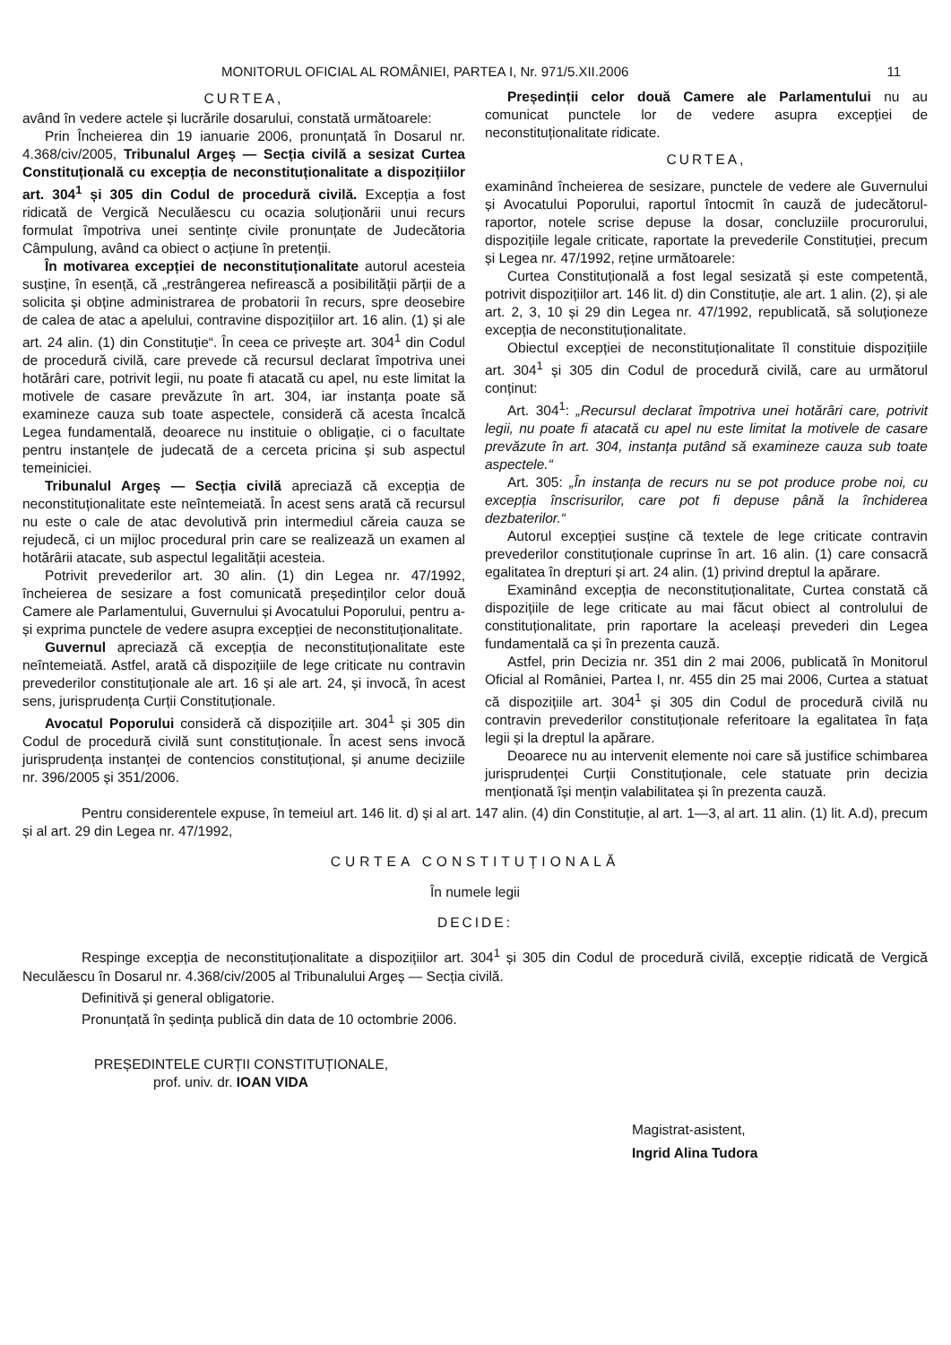MONITORUL OFICIAL AL ROMÂNIEI, PARTEA I, Nr. 971/5.XII.2006 11
CURTEA,
având în vedere actele și lucrările dosarului, constată următoarele:
Prin Încheierea din 19 ianuarie 2006, pronunțată în Dosarul nr. 4.368/civ/2005, Tribunalul Argeș — Secția civilă a sesizat Curtea Constituțională cu excepția de neconstituționalitate a dispozițiilor art. 304<sup>1</sup> și 305 din Codul de procedură civilă. Excepția a fost ridicată de Vergică Neculăescu cu ocazia soluționării unui recurs formulat împotriva unei sentințe civile pronunțate de Judecătoria Câmpulung, având ca obiect o acțiune în pretenții.
În motivarea excepției de neconstituționalitate autorul acesteia susține, în esență, că „restrângerea nefirească a posibilității părții de a solicita și obține administrarea de probatorii în recurs, spre deosebire de calea de atac a apelului, contravine dispozițiilor art. 16 alin. (1) și ale art. 24 alin. (1) din Constituție“. În ceea ce privește art. 304<sup>1</sup> din Codul de procedură civilă, care prevede că recursul declarat împotriva unei hotărâri care, potrivit legii, nu poate fi atacată cu apel, nu este limitat la motivele de casare prevăzute în art. 304, iar instanța poate să examineze cauza sub toate aspectele, consideră că acesta încalcă Legea fundamentală, deoarece nu instituie o obligație, ci o facultate pentru instanțele de judecată de a cerceta pricina și sub aspectul temeiniciei.
Tribunalul Argeș — Secția civilă apreciază că excepția de neconstituționalitate este neîntemeiată. În acest sens arată că recursul nu este o cale de atac devolutivă prin intermediul căreia cauza se rejudecă, ci un mijloc procedural prin care se realizează un examen al hotărârii atacate, sub aspectul legalității acesteia.
Potrivit prevederilor art. 30 alin. (1) din Legea nr. 47/1992, încheierea de sesizare a fost comunicată președinților celor două Camere ale Parlamentului, Guvernului și Avocatului Poporului, pentru a-și exprima punctele de vedere asupra excepției de neconstituționalitate.
Guvernul apreciază că excepția de neconstituționalitate este neîntemeiată. Astfel, arată că dispozițiile de lege criticate nu contravin prevederilor constituționale ale art. 16 și ale art. 24, și invocă, în acest sens, jurisprudența Curții Constituționale.
Avocatul Poporului consideră că dispozițiile art. 304<sup>1</sup> și 305 din Codul de procedură civilă sunt constituționale. În acest sens invocă jurisprudența instanței de contencios constituțional, și anume deciziile nr. 396/2005 și 351/2006.
Președinții celor două Camere ale Parlamentului nu au comunicat punctele lor de vedere asupra excepției de neconstituționalitate ridicate.
CURTEA,
examinând încheierea de sesizare, punctele de vedere ale Guvernului și Avocatului Poporului, raportul întocmit în cauză de judecătorul-raportor, notele scrise depuse la dosar, concluziile procurorului, dispozițiile legale criticate, raportate la prevederile Constituției, precum și Legea nr. 47/1992, reține următoarele:
Curtea Constituțională a fost legal sesizată și este competentă, potrivit dispozițiilor art. 146 lit. d) din Constituție, ale art. 1 alin. (2), și ale art. 2, 3, 10 și 29 din Legea nr. 47/1992, republicată, să soluționeze excepția de neconstituționalitate.
Obiectul excepției de neconstituționalitate îl constituie dispozițiile art. 304<sup>1</sup> și 305 din Codul de procedură civilă, care au următorul conținut:
Art. 304<sup>1</sup>: „Recursul declarat împotriva unei hotărâri care, potrivit legii, nu poate fi atacată cu apel nu este limitat la motivele de casare prevăzute în art. 304, instanța putând să examineze cauza sub toate aspectele.“
Art. 305: „În instanța de recurs nu se pot produce probe noi, cu excepția înscrisurilor, care pot fi depuse până la închiderea dezbaterilor.“
Autorul excepției susține că textele de lege criticate contravin prevederilor constituționale cuprinse în art. 16 alin. (1) care consacră egalitatea în drepturi și art. 24 alin. (1) privind dreptul la apărare.
Examinând excepția de neconstituționalitate, Curtea constată că dispozițiile de lege criticate au mai făcut obiect al controlului de constituționalitate, prin raportare la aceleași prevederi din Legea fundamentală ca și în prezenta cauză.
Astfel, prin Decizia nr. 351 din 2 mai 2006, publicată în Monitorul Oficial al României, Partea I, nr. 455 din 25 mai 2006, Curtea a statuat că dispozițiile art. 304<sup>1</sup> și 305 din Codul de procedură civilă nu contravin prevederilor constituționale referitoare la egalitatea în fața legii și la dreptul la apărare.
Deoarece nu au intervenit elemente noi care să justifice schimbarea jurisprudenței Curții Constituționale, cele statuate prin decizia menționată își mențin valabilitatea și în prezenta cauză.
Pentru considerentele expuse, în temeiul art. 146 lit. d) și al art. 147 alin. (4) din Constituție, al art. 1—3, al art. 11 alin. (1) lit. A.d), precum și al art. 29 din Legea nr. 47/1992,
CURTEA CONSTITUȚIONALĂ
În numele legii
DECIDE:
Respinge excepția de neconstituționalitate a dispozițiilor art. 304<sup>1</sup> și 305 din Codul de procedură civilă, excepție ridicată de Vergică Neculăescu în Dosarul nr. 4.368/civ/2005 al Tribunalului Argeș — Secția civilă.
Definitivă și general obligatorie.
Pronunțată în ședința publică din data de 10 octombrie 2006.
PREȘEDINTELE CURȚII CONSTITUȚIONALE,
prof. univ. dr. IOAN VIDA
Magistrat-asistent,
Ingrid Alina Tudora